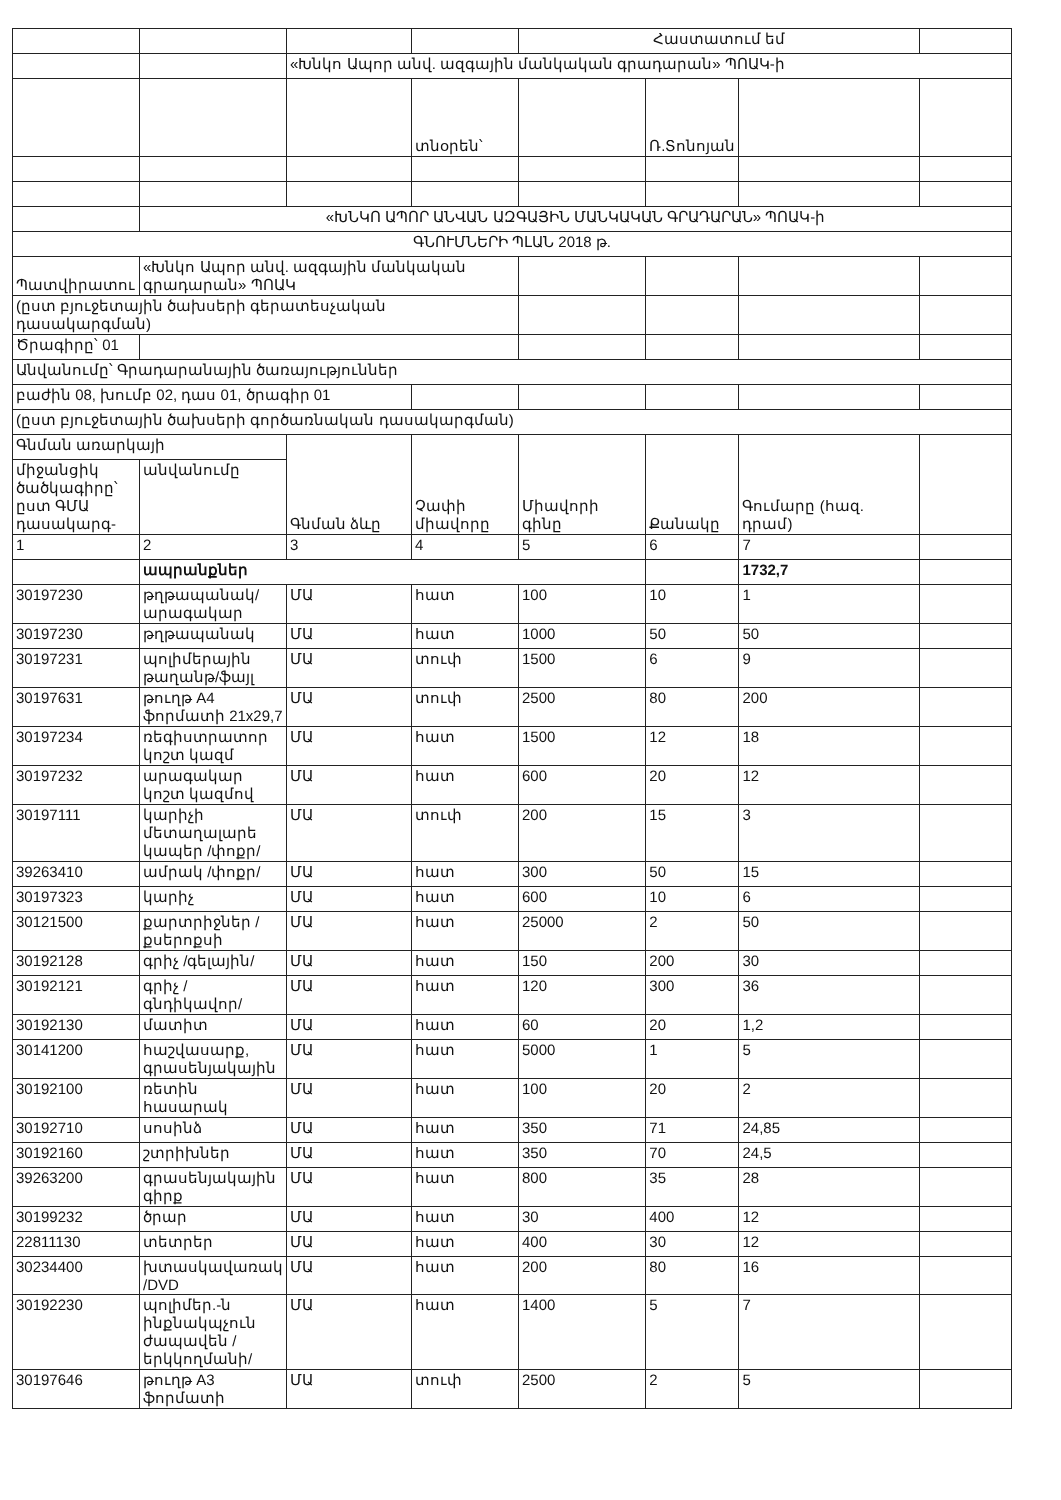| | | | | Հաստատում եմ | | | |
| | | «Խնկո Ապոր անվ. ազգային մանկական գրադարան» ՊՈԱԿ-ի | | | | | |
| | | | տնօրեն՝ | | Ռ.Տոնոյան | | |
| | «ԽՆԿՈ ԱՊՈՐ ԱՆՎԱՆ ԱԶԳԱՅԻՆ ՄԱՆԿԱԿԱՆ ԳՐԱԴԱՐԱՆ» ՊՈԱԿ-ի | | | | | | |
| ԳՆՈՒՄՆԵՐԻ ՊԼԱՆ 2018 թ. | | | | | | | |
| Պատվիրատու | «Խնկո Ապոր անվ. ազգային մանկական գրադարան» ՊՈԱԿ | | | | | | |
| (ըստ բյուջետային ծախսերի գերատեսչական դասակարգման) | | | | | | | |
| Ծրագիրը՝ 01 | | | | | | | |
| Անվանումը՝ Գրադարանային ծառայություններ | | | | | | | |
| բաժին 08, խումբ 02, դաս 01, ծրագիր 01 | | | | | | | |
| (ըստ բյուջետային ծախսերի գործառնական դասակարգման) | | | | | | | |
| Գնման առարկայի | | Գնման ձևը | Չափի միավորը | Միավորի գինը | Քանակը | Գումարը (հազ. դրամ) | |
| միջանցիկ ծածկագիրը՝ ըստ ԳՄԱ դասակարգ- | անվանումը | | | | | | |
| 1 | 2 | 3 | 4 | 5 | 6 | 7 | |
| | ապրանքներ | | | | | 1732,7 | |
| 30197230 | թղթապանակ/արագակար | ՄԱ | հատ | 100 | 10 | 1 | |
| 30197230 | թղթապանակ | ՄԱ | հատ | 1000 | 50 | 50 | |
| 30197231 | պոլիմերային թաղանթ/ֆայլ | ՄԱ | տուփ | 1500 | 6 | 9 | |
| 30197631 | թուղթ A4 ֆորմատի 21x29,7 | ՄԱ | տուփ | 2500 | 80 | 200 | |
| 30197234 | ռեգիստրատոր կոշտ կազմ | ՄԱ | հատ | 1500 | 12 | 18 | |
| 30197232 | արագակար կոշտ կազմով | ՄԱ | հատ | 600 | 20 | 12 | |
| 30197111 | կարիչի մետաղալարե կապեր /փոքր/ | ՄԱ | տուփ | 200 | 15 | 3 | |
| 39263410 | ամրակ /փոքր/ | ՄԱ | հատ | 300 | 50 | 15 | |
| 30197323 | կարիչ | ՄԱ | հատ | 600 | 10 | 6 | |
| 30121500 | քարտրիջներ /քսերոքսի | ՄԱ | հատ | 25000 | 2 | 50 | |
| 30192128 | գրիչ /գելային/ | ՄԱ | հատ | 150 | 200 | 30 | |
| 30192121 | գրիչ /գնդիկավոր/ | ՄԱ | հատ | 120 | 300 | 36 | |
| 30192130 | մատիտ | ՄԱ | հատ | 60 | 20 | 1,2 | |
| 30141200 | հաշվասարք, գրասենյակային | ՄԱ | հատ | 5000 | 1 | 5 | |
| 30192100 | ռետին հասարակ | ՄԱ | հատ | 100 | 20 | 2 | |
| 30192710 | սոսինձ | ՄԱ | հատ | 350 | 71 | 24,85 | |
| 30192160 | շտրիխներ | ՄԱ | հատ | 350 | 70 | 24,5 | |
| 39263200 | գրասենյակային գիրք | ՄԱ | հատ | 800 | 35 | 28 | |
| 30199232 | ծրար | ՄԱ | հատ | 30 | 400 | 12 | |
| 22811130 | տետրեր | ՄԱ | հատ | 400 | 30 | 12 | |
| 30234400 | խտասկավառակ /DVD | ՄԱ | հատ | 200 | 80 | 16 | |
| 30192230 | պոլիմեր.-ն ինքնակպչուն ժապավեն /երկկողմանի/ | ՄԱ | հատ | 1400 | 5 | 7 | |
| 30197646 | թուղթ A3 ֆորմատի | ՄԱ | տուփ | 2500 | 2 | 5 | |